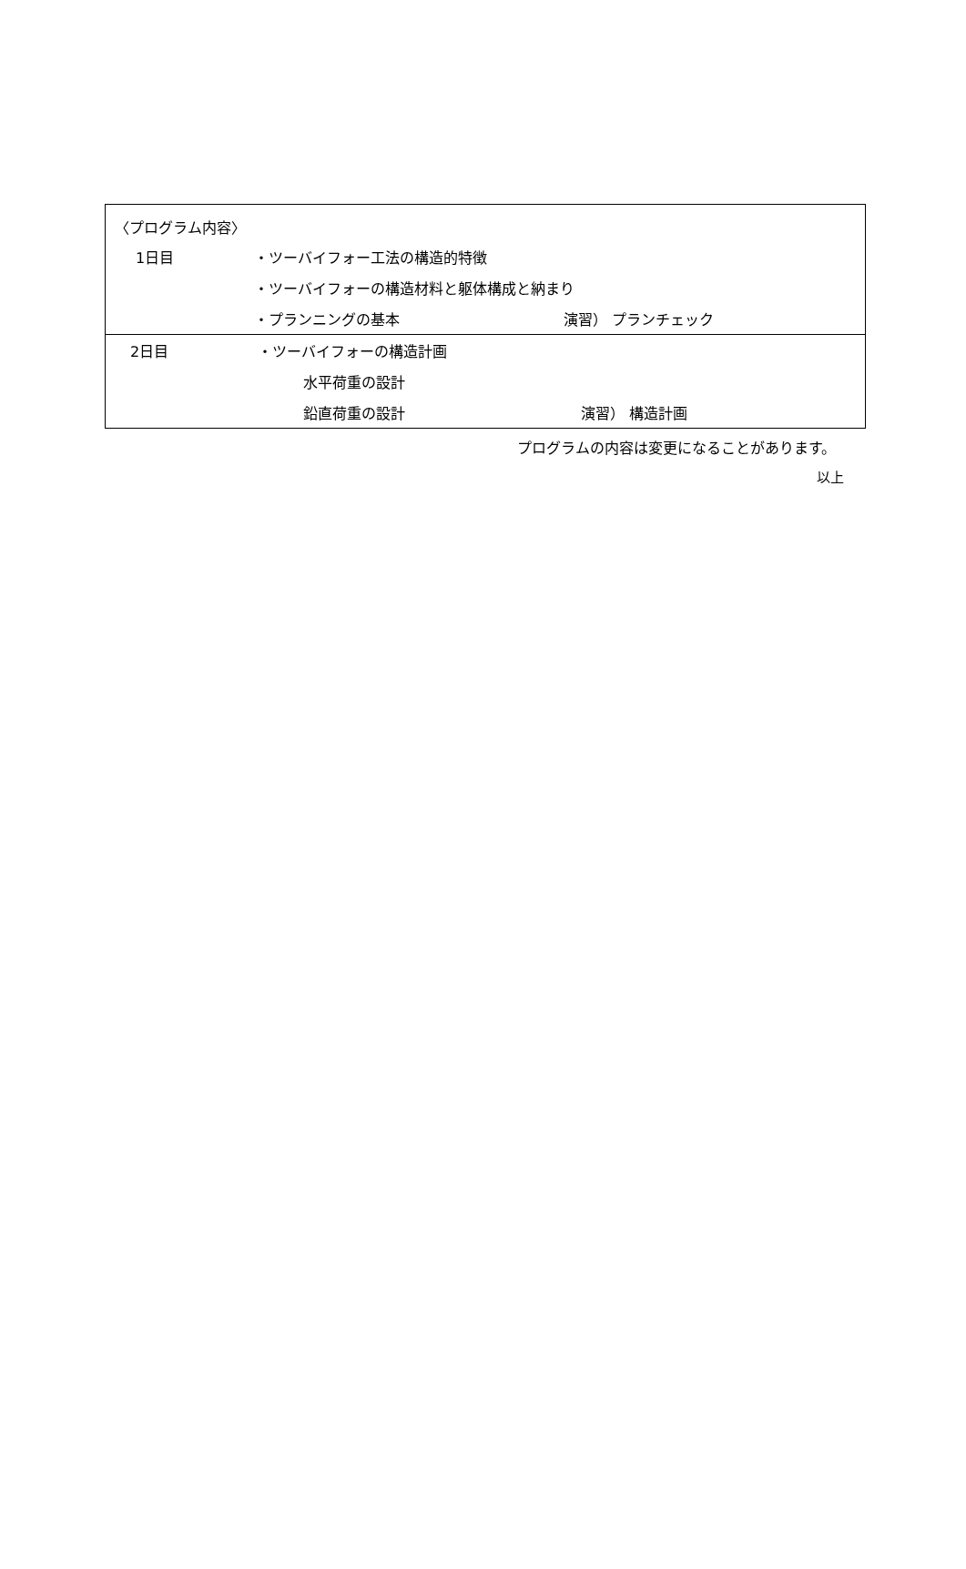〈プログラム内容〉
| | 1日目 | ・ツーバイフォー工法の構造的特徴 | |
| | | ・ツーバイフォーの構造材料と躯体構成と納まり | |
| | | ・プランニングの基本 | 演習） プランチェック |
| | 2日目 | ・ツーバイフォーの構造計画 | |
| | | 水平荷重の設計 | |
| | | 鉛直荷重の設計 | 演習） 構造計画 |
プログラムの内容は変更になることがあります。
以上